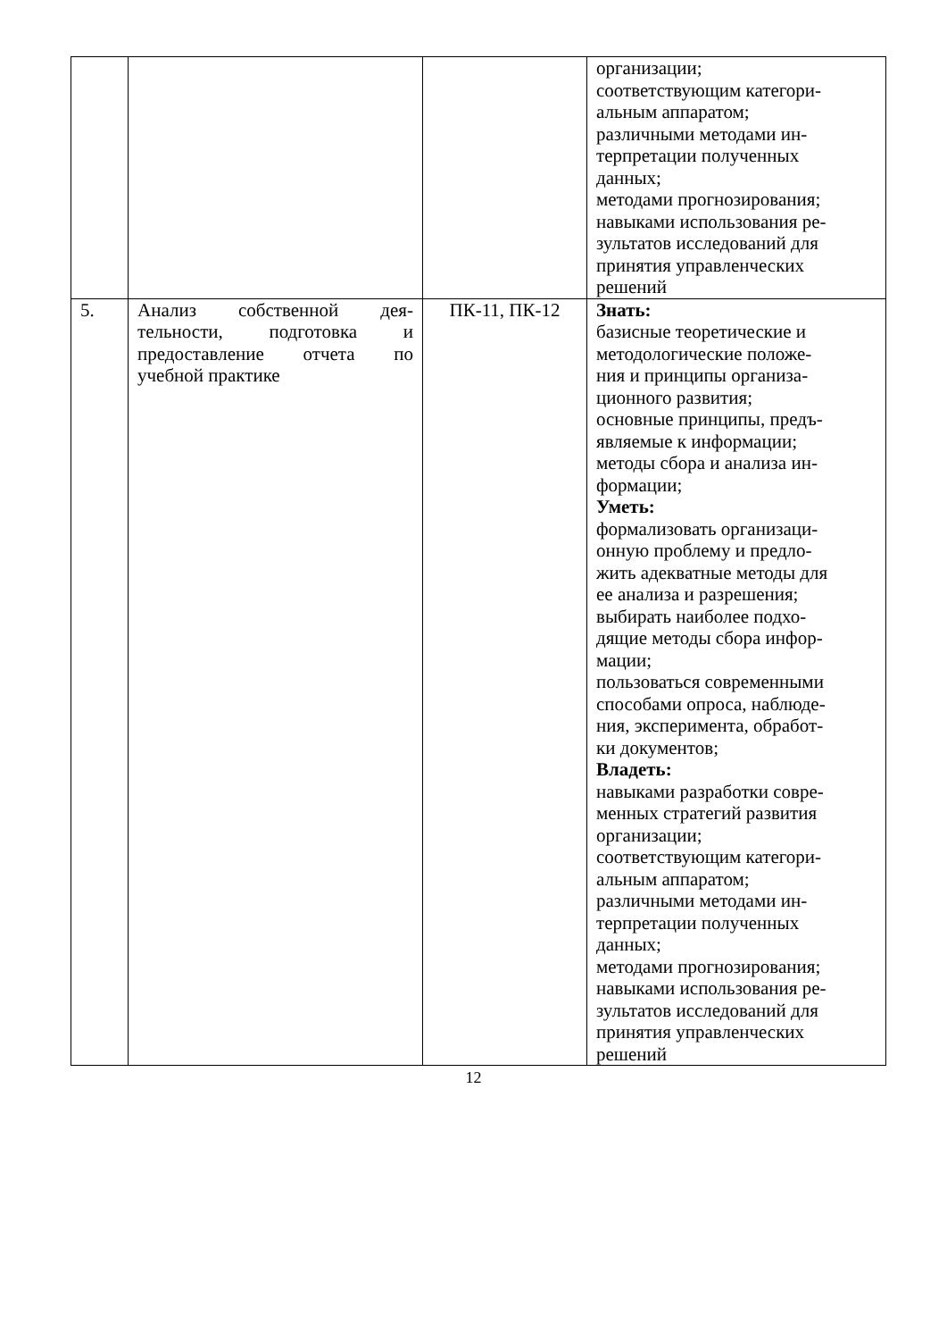| | | | организации; соответствующим категори- альным аппаратом; различными методами ин- терпретации полученных данных; методами прогнозирования; навыками использования ре- зультатов исследований для принятия управленческих решений |
| 5. | Анализ собственной дея­тельности, подготовка и предоставление отчета по учебной практике | ПК-11, ПК-12 | Знать: базисные теоретические и методологические положе- ния и принципы организа- ционного развития; основные принципы, предъ- являемые к информации; методы сбора и анализа ин- формации; Уметь: формализовать организаци- онную проблему и предло- жить адекватные методы для ее анализа и разрешения; выбирать наиболее подхо- дящие методы сбора инфор- мации; пользоваться современными способами опроса, наблюде- ния, эксперимента, обработ- ки документов; Владеть: навыками разработки совре- менных стратегий развития организации; соответствующим категори- альным аппаратом; различными методами ин- терпретации полученных данных; методами прогнозирования; навыками использования ре- зультатов исследований для принятия управленческих решений |
12